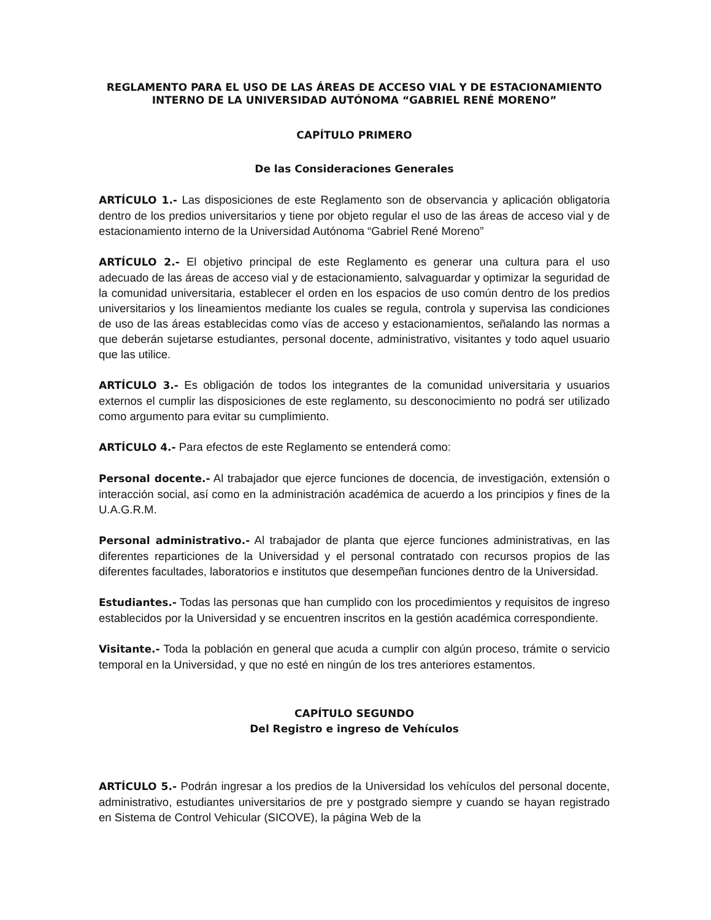REGLAMENTO PARA EL USO DE LAS ÁREAS DE ACCESO VIAL Y DE ESTACIONAMIENTO
INTERNO DE LA UNIVERSIDAD AUTÓNOMA “GABRIEL RENÉ MORENO”
CAPÍTULO PRIMERO
De las Consideraciones Generales
ARTÍCULO 1.- Las disposiciones de este Reglamento son de observancia y aplicación obligatoria dentro de los predios universitarios y tiene por objeto regular el uso de las áreas de acceso vial y de estacionamiento interno de la Universidad Autónoma “Gabriel René Moreno”
ARTÍCULO 2.- El objetivo principal de este Reglamento es generar una cultura para el uso adecuado de las áreas de acceso vial y de estacionamiento, salvaguardar y optimizar la seguridad de la comunidad universitaria, establecer el orden en los espacios de uso común dentro de los predios universitarios y los lineamientos mediante los cuales se regula, controla y supervisa las condiciones de uso de las áreas establecidas como vías de acceso y estacionamientos, señalando las normas a que deberán sujetarse estudiantes, personal docente, administrativo, visitantes y todo aquel usuario que las utilice.
ARTÍCULO 3.- Es obligación de todos los integrantes de la comunidad universitaria y usuarios externos el cumplir las disposiciones de este reglamento, su desconocimiento no podrá ser utilizado como argumento para evitar su cumplimiento.
ARTÍCULO 4.- Para efectos de este Reglamento se entenderá como:
Personal docente.- Al trabajador que ejerce funciones de docencia, de investigación, extensión o interacción social, así como en la administración académica de acuerdo a los principios y fines de la U.A.G.R.M.
Personal administrativo.- Al trabajador de planta que ejerce funciones administrativas, en las diferentes reparticiones de la Universidad y el personal contratado con recursos propios de las diferentes facultades, laboratorios e institutos que desempeñan funciones dentro de la Universidad.
Estudiantes.- Todas las personas que han cumplido con los procedimientos y requisitos de ingreso establecidos por la Universidad y se encuentren inscritos en la gestión académica correspondiente.
Visitante.- Toda la población en general que acuda a cumplir con algún proceso, trámite o servicio temporal en la Universidad, y que no esté en ningún de los tres anteriores estamentos.
CAPÍTULO SEGUNDO
Del Registro e ingreso de Vehículos
ARTÍCULO 5.- Podrán ingresar a los predios de la Universidad los vehículos del personal docente, administrativo, estudiantes universitarios de pre y postgrado siempre y cuando se hayan registrado en Sistema de Control Vehicular (SICOVE), la página Web de la